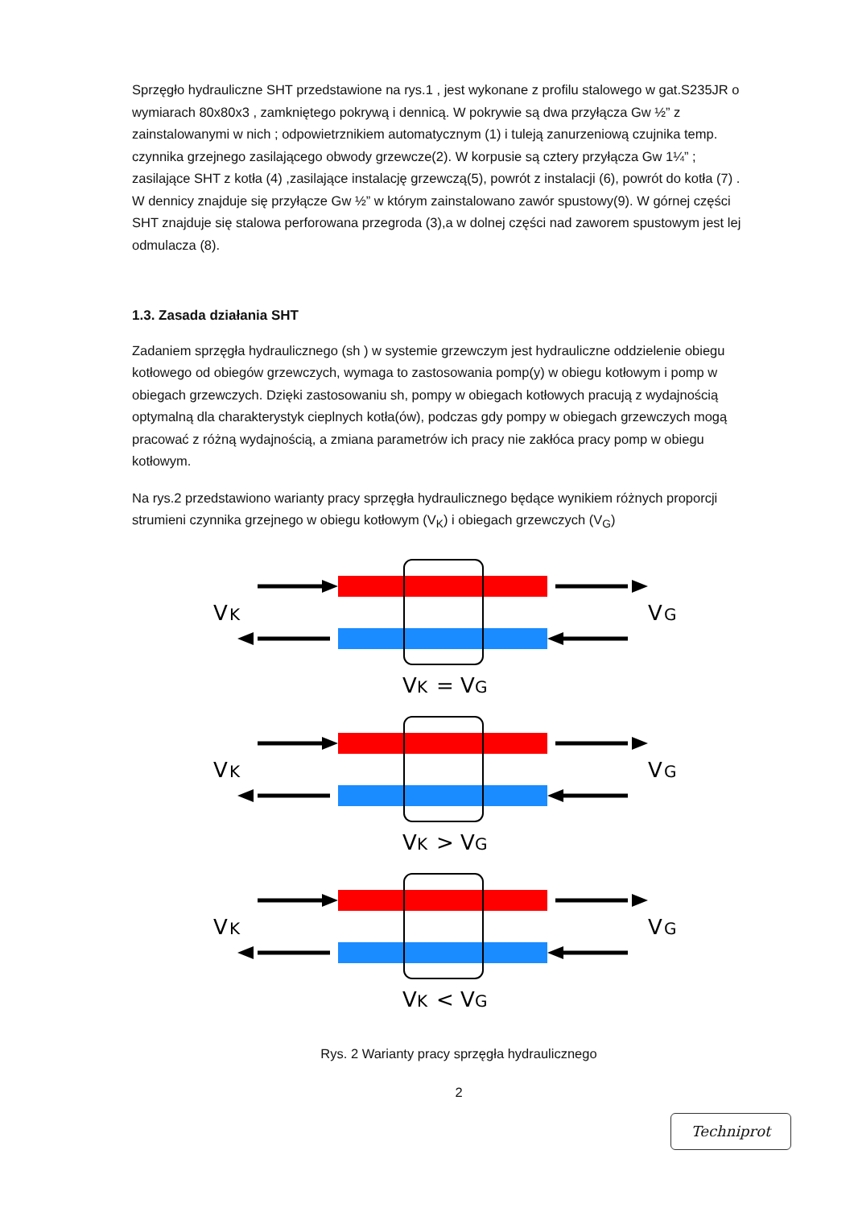Sprzęgło hydrauliczne SHT przedstawione na rys.1 , jest wykonane z profilu stalowego w gat.S235JR o wymiarach 80x80x3 , zamkniętego pokrywą i dennicą. W pokrywie są dwa przyłącza Gw ½” z zainstalowanymi w nich ; odpowietrznikiem automatycznym (1) i tuleją zanurzeniową czujnika temp. czynnika grzejnego zasilającego obwody grzewcze(2). W korpusie są cztery przyłącza Gw 1¼” ; zasilające SHT z kotła (4) ,zasilające instalację grzewczą(5), powrót z instalacji (6), powrót do kotła (7) . W dennicy znajduje się przyłącze Gw ½” w którym zainstalowano zawór spustowy(9). W górnej części SHT znajduje się stalowa perforowana przegroda (3),a w dolnej części nad zaworem spustowym jest lej odmulacza (8).
1.3. Zasada działania SHT
Zadaniem sprzęgła hydraulicznego (sh ) w systemie grzewczym jest hydrauliczne oddzielenie obiegu kotłowego od obiegów grzewczych, wymaga to zastosowania pomp(y) w obiegu kotłowym i pomp w obiegach grzewczych. Dzięki zastosowaniu sh, pompy w obiegach kotłowych pracują z wydajnością optymalną dla charakterystyk cieplnych kotła(ów), podczas gdy pompy w obiegach grzewczych mogą pracować z różną wydajnością, a zmiana parametrów ich pracy nie zakłóca pracy pomp w obiegu kotłowym.
Na rys.2 przedstawiono warianty pracy sprzęgła hydraulicznego będące wynikiem różnych proporcji strumieni czynnika grzejnego w obiegu kotłowym (V<sub>K</sub>) i obiegach grzewczych (V<sub>G</sub>)
V
K
V
G
V
K
=
V
G
V
K
>
V
G
V
K
<
V
G
Rys. 2 Warianty pracy sprzęgła hydraulicznego
2
Techniprot